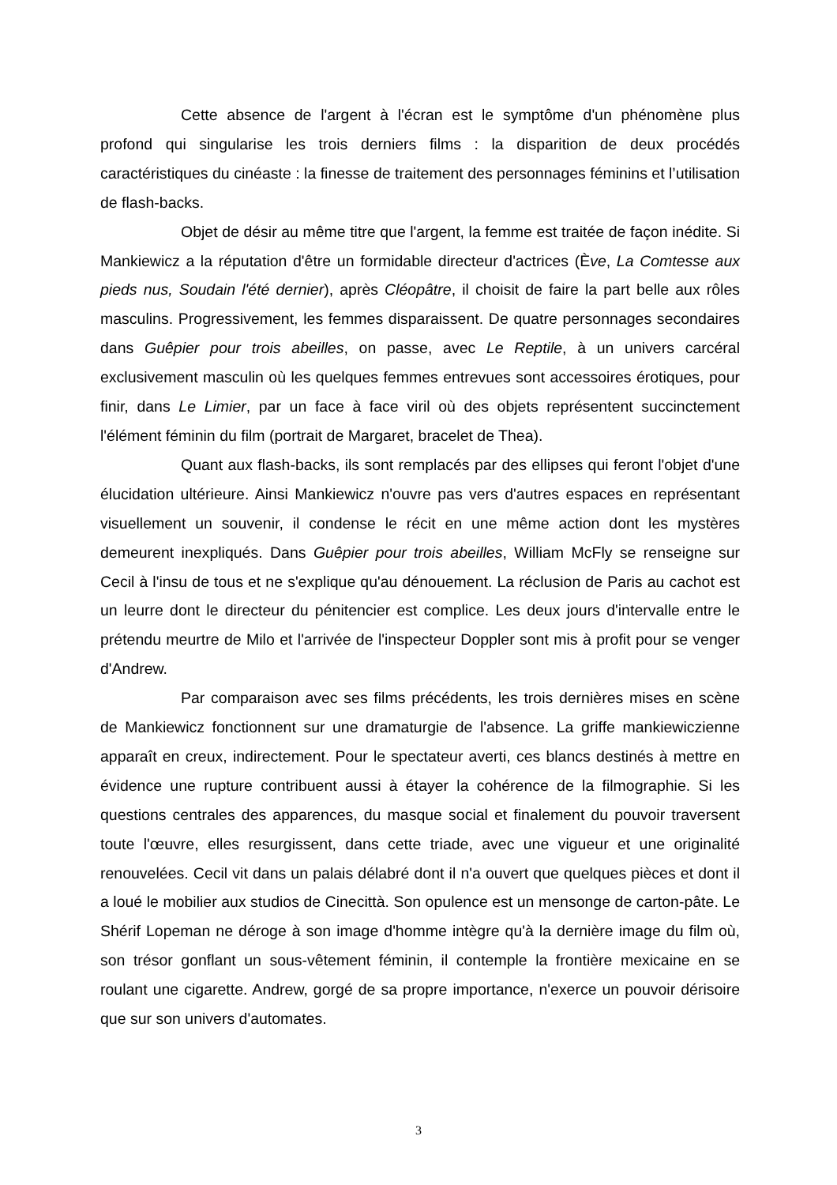Cette absence de l'argent à l'écran est le symptôme d'un phénomène plus profond qui singularise les trois derniers films : la disparition de deux procédés caractéristiques du cinéaste : la finesse de traitement des personnages féminins et l’utilisation de flash-backs.
Objet de désir au même titre que l'argent, la femme est traitée de façon inédite. Si Mankiewicz a la réputation d'être un formidable directeur d'actrices (Ève, La Comtesse aux pieds nus, Soudain l'été dernier), après Cléopâtre, il choisit de faire la part belle aux rôles masculins. Progressivement, les femmes disparaissent. De quatre personnages secondaires dans Guêpier pour trois abeilles, on passe, avec Le Reptile, à un univers carcéral exclusivement masculin où les quelques femmes entrevues sont accessoires érotiques, pour finir, dans Le Limier, par un face à face viril où des objets représentent succinctement l'élément féminin du film (portrait de Margaret, bracelet de Thea).
Quant aux flash-backs, ils sont remplacés par des ellipses qui feront l'objet d'une élucidation ultérieure. Ainsi Mankiewicz n'ouvre pas vers d'autres espaces en représentant visuellement un souvenir, il condense le récit en une même action dont les mystères demeurent inexpliqués. Dans Guêpier pour trois abeilles, William McFly se renseigne sur Cecil à l'insu de tous et ne s'explique qu'au dénouement. La réclusion de Paris au cachot est un leurre dont le directeur du pénitencier est complice. Les deux jours d'intervalle entre le prétendu meurtre de Milo et l'arrivée de l'inspecteur Doppler sont mis à profit pour se venger d'Andrew.
Par comparaison avec ses films précédents, les trois dernières mises en scène de Mankiewicz fonctionnent sur une dramaturgie de l'absence. La griffe mankiewiczienne apparaît en creux, indirectement. Pour le spectateur averti, ces blancs destinés à mettre en évidence une rupture contribuent aussi à étayer la cohérence de la filmographie. Si les questions centrales des apparences, du masque social et finalement du pouvoir traversent toute l'œuvre, elles resurgissent, dans cette triade, avec une vigueur et une originalité renouvelées. Cecil vit dans un palais délabré dont il n'a ouvert que quelques pièces et dont il a loué le mobilier aux studios de Cinecittà. Son opulence est un mensonge de carton-pâte. Le Shérif Lopeman ne déroge à son image d'homme intègre qu'à la dernière image du film où, son trésor gonflant un sous-vêtement féminin, il contemple la frontière mexicaine en se roulant une cigarette. Andrew, gorgé de sa propre importance, n'exerce un pouvoir dérisoire que sur son univers d'automates.
3